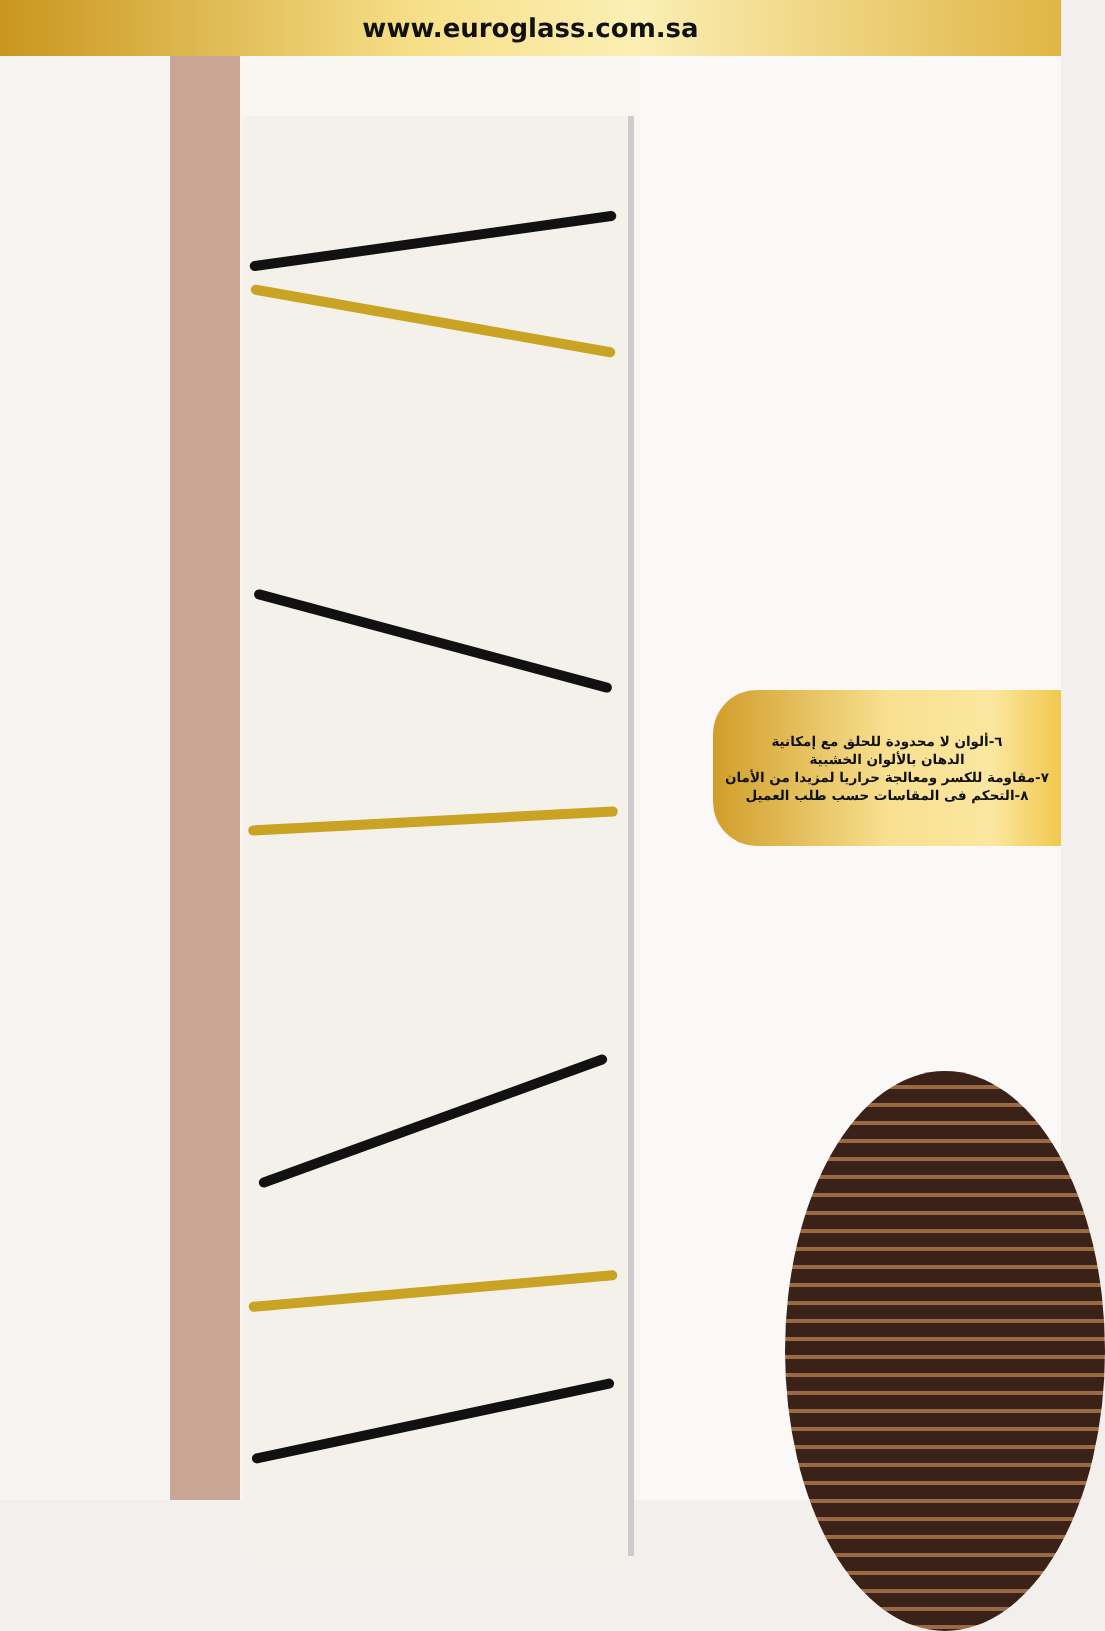www.euroglass.com.sa
٦-ألوان لا محدودة للحلق مع إمكانية
الدهان بالألوان الخشبية
٧-مقاومة للكسر ومعالجة حراريا لمزيدا من الأمان
٨-التحكم فى المقاسات حسب طلب العميل